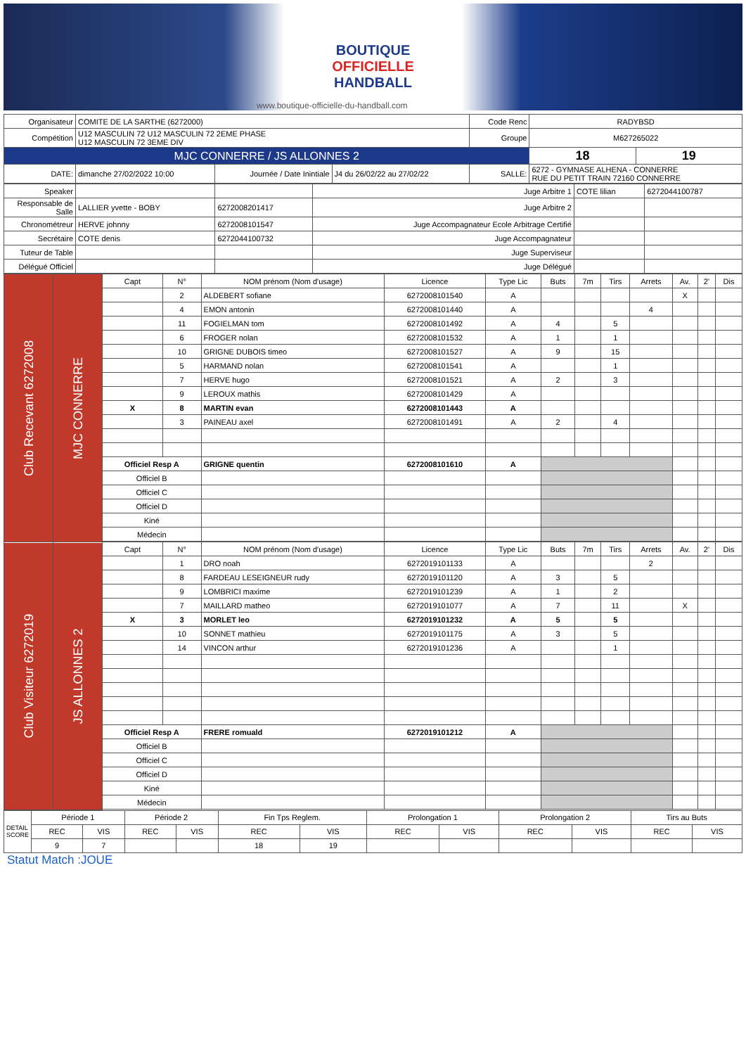BOUTIQUE
OFFICIELLE
HANDBALL
www.boutique-officielle-du-handball.com
| Organisateur | COMITE DE LA SARTHE (6272000) | | | Code Renc | RADYBSD | |
| Compétition | U12 MASCULIN 72 U12 MASCULIN 72 2EME PHASE U12 MASCULIN 72 3EME DIV | | | Groupe | M627265022 | |
| MJC CONNERRE / JS ALLONNES 2 | | | | | 18 | 19 |
| DATE: | dimanche 27/02/2022 10:00 | Journée / Date Inintiale | J4 du 26/02/22 au 27/02/22 | SALLE: | 6272 - GYMNASE ALHENA - CONNERRE RUE DU PETIT TRAIN 72160 CONNERRE | |
| Speaker | | | Juge Arbitre 1 | COTE lilian | 6272044100787 |
| Responsable de Salle | LALLIER yvette - BOBY | 6272008201417 | Juge Arbitre 2 | | |
| Chronométreur | HERVE johnny | 6272008101547 | Juge Accompagnateur Ecole Arbitrage Certifié | | |
| Secrétaire | COTE denis | 6272044100732 | Juge Accompagnateur | | |
| Tuteur de Table | | | Juge Superviseur | | |
| Délégué Officiel | | | Juge Délégué | | |
| Club Recevant 6272008 | MJC CONNERRE | Capt | N° | NOM prénom (Nom d'usage) | Licence | Type Lic | Buts | 7m | Tirs | Arrets | Av. | 2' | Dis |
| | | | 2 | ALDEBERT sofiane | 6272008101540 | A | | | | | X | | |
| | | | 4 | EMON antonin | 6272008101440 | A | | | | 4 | | | |
| | | | 11 | FOGIELMAN tom | 6272008101492 | A | 4 | | 5 | | | | |
| | | | 6 | FROGER nolan | 6272008101532 | A | 1 | | 1 | | | | |
| | | | 10 | GRIGNE DUBOIS timeo | 6272008101527 | A | 9 | | 15 | | | | |
| | | | 5 | HARMAND nolan | 6272008101541 | A | | | 1 | | | | |
| | | | 7 | HERVE hugo | 6272008101521 | A | 2 | | 3 | | | | |
| | | | 9 | LEROUX mathis | 6272008101429 | A | | | | | | | |
| | | X | 8 | MARTIN evan | 6272008101443 | A | | | | | | | |
| | | | 3 | PAINEAU axel | 6272008101491 | A | 2 | | 4 | | | | |
| | | Officiel Resp A | | GRIGNE quentin | 6272008101610 | A | | | | | | | |
| | | Officiel B | | | | | | | | | | | |
| | | Officiel C | | | | | | | | | | | |
| | | Officiel D | | | | | | | | | | | |
| | | Kiné | | | | | | | | | | | |
| | | Médecin | | | | | | | | | | | |
| Club Visiteur 6272019 | JS ALLONNES 2 | Capt | N° | NOM prénom (Nom d'usage) | Licence | Type Lic | Buts | 7m | Tirs | Arrets | Av. | 2' | Dis |
| | | | 1 | DRO noah | 6272019101133 | A | | | | 2 | | | |
| | | | 8 | FARDEAU LESEIGNEUR rudy | 6272019101120 | A | 3 | | 5 | | | | |
| | | | 9 | LOMBRICI maxime | 6272019101239 | A | 1 | | 2 | | | | |
| | | | 7 | MAILLARD matheo | 6272019101077 | A | 7 | | 11 | | X | | |
| | | X | 3 | MORLET leo | 6272019101232 | A | 5 | | 5 | | | | |
| | | | 10 | SONNET mathieu | 6272019101175 | A | 3 | | 5 | | | | |
| | | | 14 | VINCON arthur | 6272019101236 | A | | | 1 | | | | |
| | | Officiel Resp A | | FRERE romuald | 6272019101212 | A | | | | | | | |
| | | Officiel B | | | | | | | | | | | |
| | | Officiel C | | | | | | | | | | | |
| | | Officiel D | | | | | | | | | | | |
| | | Kiné | | | | | | | | | | | |
| | | Médecin | | | | | | | | | | | |
| DETAIL SCORE | Période 1 | | Période 2 | | Fin Tps Reglem. | | Prolongation 1 | | Prolongation 2 | | Tirs au Buts | |
| | REC | VIS | REC | VIS | REC | VIS | REC | VIS | REC | VIS | REC | VIS |
| | 9 | 7 | | | 18 | 19 | | | | | | |
Statut Match :JOUE